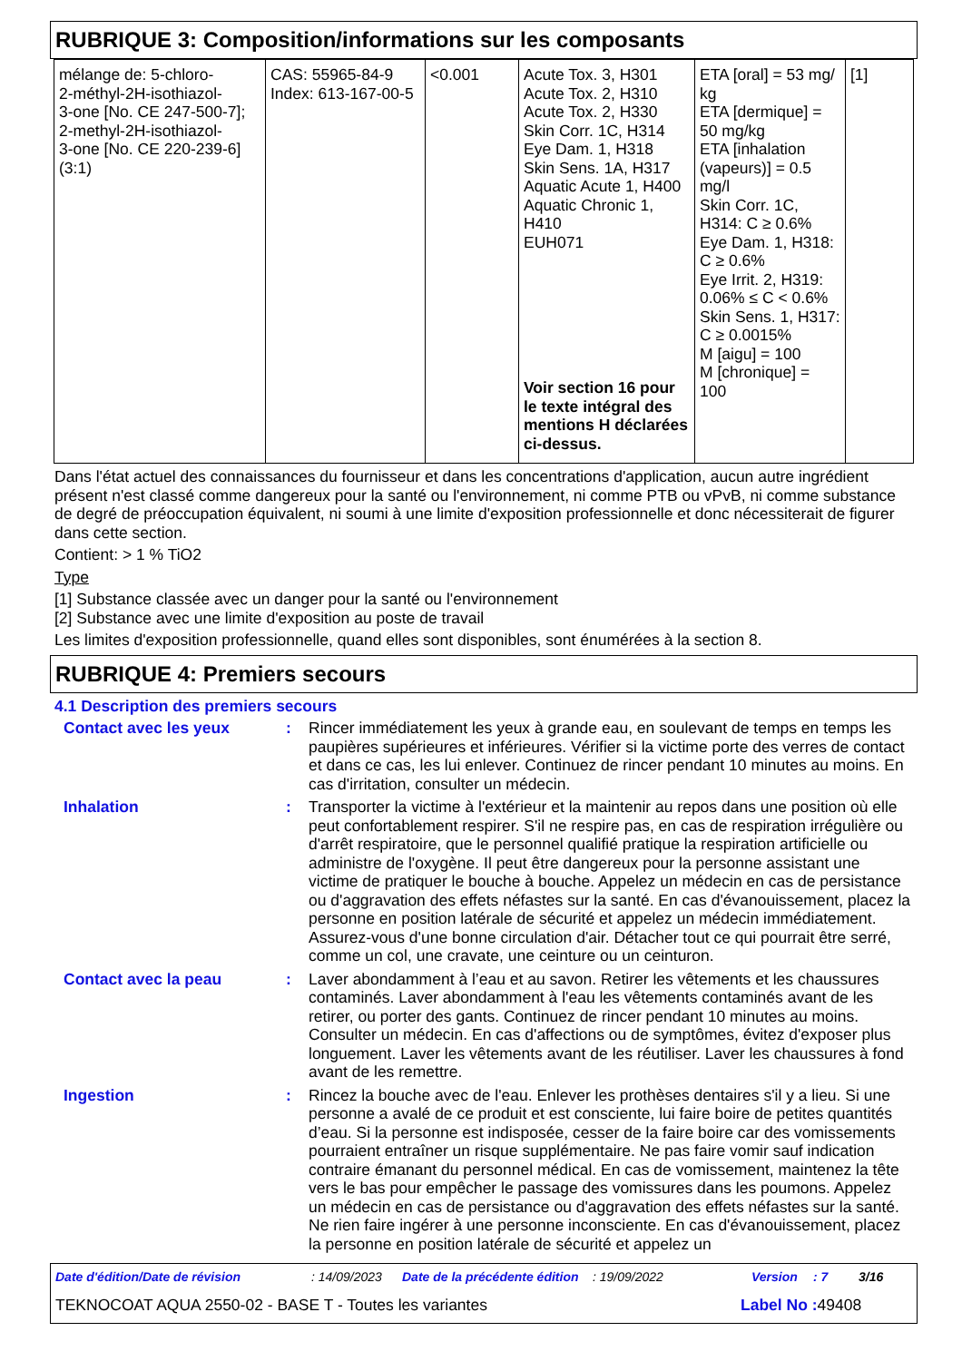RUBRIQUE 3: Composition/informations sur les composants
| mélange de: 5-chloro- 2-méthyl-2H-isothiazol- 3-one [No. CE 247-500-7]; 2-methyl-2H-isothiazol- 3-one [No. CE 220-239-6] (3:1) | CAS: 55965-84-9 Index: 613-167-00-5 | <0.001 | Acute Tox. 3, H301 Acute Tox. 2, H310 Acute Tox. 2, H330 Skin Corr. 1C, H314 Eye Dam. 1, H318 Skin Sens. 1A, H317 Aquatic Acute 1, H400 Aquatic Chronic 1, H410 EUH071 Voir section 16 pour le texte intégral des mentions H déclarées ci-dessus. | ETA [oral] = 53 mg/ kg ETA [dermique] = 50 mg/kg ETA [inhalation (vapeurs)] = 0.5 mg/l Skin Corr. 1C, H314: C ≥ 0.6% Eye Dam. 1, H318: C ≥ 0.6% Eye Irrit. 2, H319: 0.06% ≤ C < 0.6% Skin Sens. 1, H317: C ≥ 0.0015% M [aigu] = 100 M [chronique] = 100 | [1] |
Dans l'état actuel des connaissances du fournisseur et dans les concentrations d'application, aucun autre ingrédient présent n'est classé comme dangereux pour la santé ou l'environnement, ni comme PTB ou vPvB, ni comme substance de degré de préoccupation équivalent, ni soumi à une limite d'exposition professionnelle et donc nécessiterait de figurer dans cette section.
Contient: > 1 % TiO2
Type
[1] Substance classée avec un danger pour la santé ou l'environnement
[2] Substance avec une limite d'exposition au poste de travail
Les limites d'exposition professionnelle, quand elles sont disponibles, sont énumérées à la section 8.
RUBRIQUE 4: Premiers secours
4.1 Description des premiers secours
| Contact avec les yeux | : | Rincer immédiatement les yeux à grande eau, en soulevant de temps en temps les paupières supérieures et inférieures. Vérifier si la victime porte des verres de contact et dans ce cas, les lui enlever. Continuez de rincer pendant 10 minutes au moins. En cas d'irritation, consulter un médecin. |
| Inhalation | : | Transporter la victime à l'extérieur et la maintenir au repos dans une position où elle peut confortablement respirer. S'il ne respire pas, en cas de respiration irrégulière ou d'arrêt respiratoire, que le personnel qualifié pratique la respiration artificielle ou administre de l'oxygène. Il peut être dangereux pour la personne assistant une victime de pratiquer le bouche à bouche. Appelez un médecin en cas de persistance ou d'aggravation des effets néfastes sur la santé. En cas d'évanouissement, placez la personne en position latérale de sécurité et appelez un médecin immédiatement. Assurez-vous d'une bonne circulation d'air. Détacher tout ce qui pourrait être serré, comme un col, une cravate, une ceinture ou un ceinturon. |
| Contact avec la peau | : | Laver abondamment à l’eau et au savon. Retirer les vêtements et les chaussures contaminés. Laver abondamment à l'eau les vêtements contaminés avant de les retirer, ou porter des gants. Continuez de rincer pendant 10 minutes au moins. Consulter un médecin. En cas d'affections ou de symptômes, évitez d'exposer plus longuement. Laver les vêtements avant de les réutiliser. Laver les chaussures à fond avant de les remettre. |
| Ingestion | : | Rincez la bouche avec de l'eau. Enlever les prothèses dentaires s'il y a lieu. Si une personne a avalé de ce produit et est consciente, lui faire boire de petites quantités d’eau. Si la personne est indisposée, cesser de la faire boire car des vomissements pourraient entraîner un risque supplémentaire. Ne pas faire vomir sauf indication contraire émanant du personnel médical. En cas de vomissement, maintenez la tête vers le bas pour empêcher le passage des vomissures dans les poumons. Appelez un médecin en cas de persistance ou d'aggravation des effets néfastes sur la santé. Ne rien faire ingérer à une personne inconsciente. En cas d'évanouissement, placez la personne en position latérale de sécurité et appelez un |
Date d'édition/Date de révision: 14/09/2023 Date de la précédente édition: 19/09/2022 Version: 7 3/16
TEKNOCOAT AQUA 2550-02 - BASE T - Toutes les variantes Label No : 49408